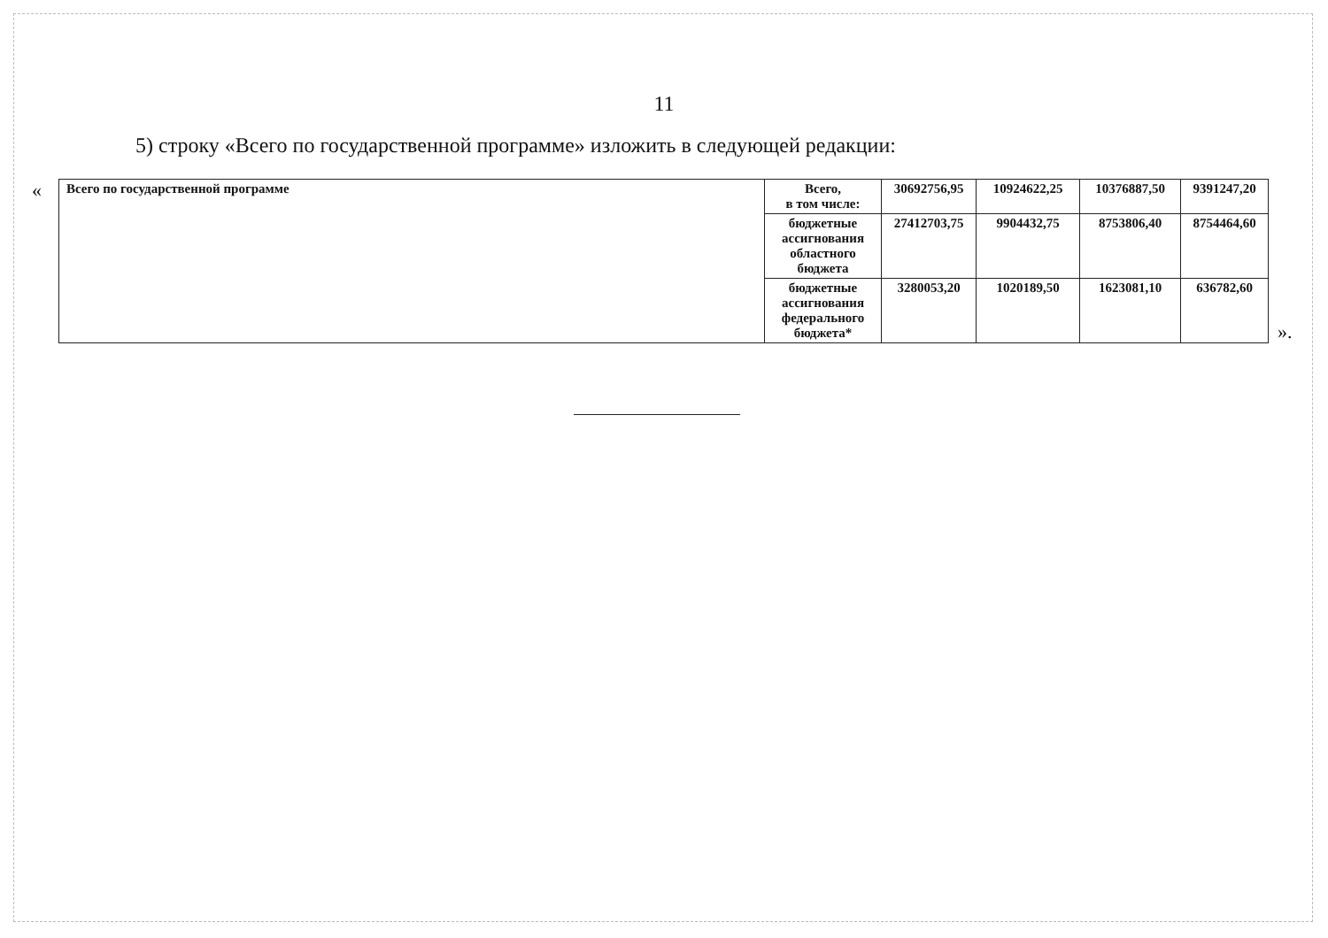11
5) строку «Всего по государственной программе» изложить в следующей редакции:
«
| Всего по государственной программе | Всего, в том числе: | 30692756,95 | 10924622,25 | 10376887,50 | 9391247,20 |
| | бюджетные ассигнования областного бюджета | 27412703,75 | 9904432,75 | 8753806,40 | 8754464,60 |
| | бюджетные ассигнования федерального бюджета* | 3280053,20 | 1020189,50 | 1623081,10 | 636782,60 |
».